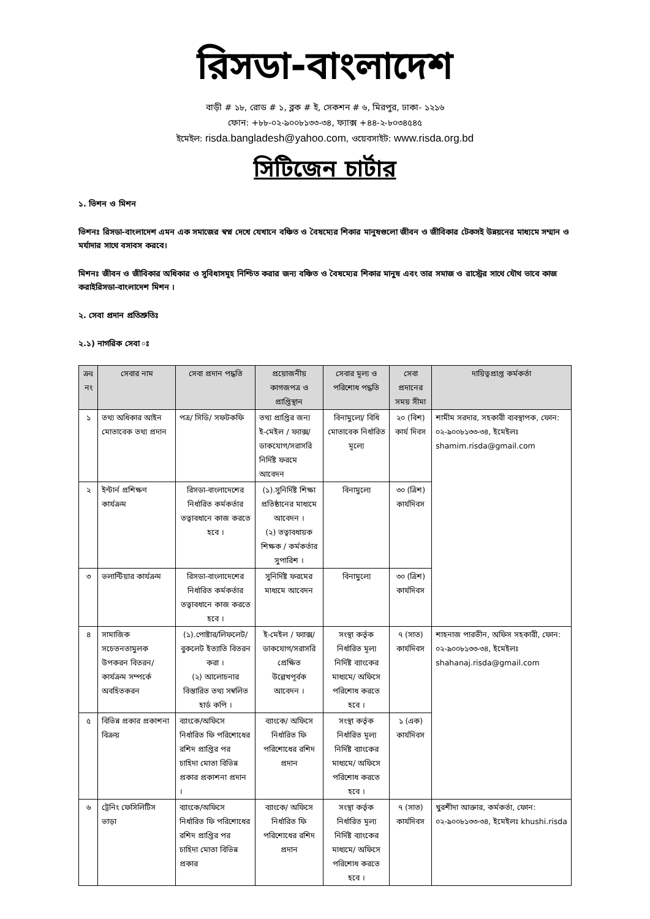রিসডা-বাংলাদেশ
বাড়ী # ১৮, রোড # ১, ব্লক # ই, সেকশন # ৬, মিরপুর, ঢাকা- ১২১৬
ফোন: +৮৮-০২-৯০০৮১৩৩-৩৪, ফ্যাক্স +৪৪-২-৮০৩৪৫৪৫
ইমেইল: risda.bangladesh@yahoo.com, ওয়েবসাইট: www.risda.org.bd
সিটিজেন চার্টার
১. ভিশন ও মিশন
ভিশনঃ রিসডা-বাংলাদেশ এমন এক সমাজের স্বপ্ন দেখে যেখানে বঞ্চিত ও বৈষম্যের শিকার মানুষগুলো জীবন ও জীবিকার টেকসই উন্নয়নের মাধ্যমে সম্মান ও মর্যাদার সাথে বসাবস করবে।
মিশনঃ জীবন ও জীবিকার অধিকার ও সুবিধাসমূহ নিশ্চিত করার জন্য বঞ্চিত ও বৈষম্যের শিকার মানুষ এবং তার সমাজ ও রাস্ট্রের সাথে যৌথ ভাবে কাজ করাইরিসডা-বাংলাদেশ মিশন ।
২. সেবা প্রদান প্রতিশ্রুতিঃ
২.১) নাগরিক সেবা ঃ
| ক্রঃ নং | সেবার নাম | সেবা প্রদান পদ্ধতি | প্রয়োজনীয় কাগজপত্র ও প্রাপ্তিস্থান | সেবার মূল্য ও পরিশোধ পদ্ধতি | সেবা প্রদানের সময় সীমা | দায়িত্বপ্রাপ্ত কর্মকর্তা |
| --- | --- | --- | --- | --- | --- | --- |
| ১ | তথ্য অধিকার আইন মোতাবেক তথ্য প্রদান | পত্র/ সিডি/ সফটকফি | তথ্য প্রাপ্তির জন্য ই-মেইল / ফ্যাক্স/ ডাকযোগ/সরাসরি নির্দিষ্ট ফরমে আবেদন | বিনামুল্যে/ বিধি মোতাবেক নির্ধারিত মূল্যে | ২০ (বিশ) কার্য দিবস | শামীম সরদার, সহকারী ব্যবস্থাপক, ফোন: ০২-৯০০৮১৩৩-৩৪, ইমেইলঃ shamim.risda@gmail.com |
| ২ | ইন্টার্ন প্রশিক্ষণ কার্যক্রম | রিসডা-বাংলাদেশের নির্ধারিত কর্মকর্তার তত্বাবধানে কাজ করতে হবে । | (১).সুনির্দিষ্ট শিক্ষা প্রতিষ্ঠানের মাধ্যমে আবেদন । (২) তত্বাবধায়ক শিক্ষক / কর্মকর্তার সুপারিশ । | বিনামুল্যে | ৩০ (ত্রিশ) কার্যদিবস | |
| ৩ | ভলান্টিয়ার কার্যক্রম | রিসডা-বাংলাদেশের নির্ধারিত কর্মকর্তার তত্বাবধানে কাজ করতে হবে । | সুনির্দিষ্ট ফরমের মাধ্যমে আবেদন | বিনামুল্যে | ৩০ (ত্রিশ) কার্যদিবস | |
| ৪ | সামাজিক সচেতনতামুলক উপকরন বিতরন/ কার্যক্রম সম্পর্কে অবহিতকরন | (১).পোষ্টার/লিফলেট/ বুকলেট ইত্যাতি বিতরন করা । (২) আলোচনার বিস্তারিত তথ্য সম্বলিত হার্ড কপি । | ই-মেইল / ফ্যাক্স/ ডাকযোগ/সরাসরি প্রেক্ষিত উল্লেখপূর্বক আবেদন । | সংস্থা কর্তৃক নির্ধারিত মূল্য নির্দিষ্ট ব্যাংকের মাধ্যমে/ অফিসে পরিশোধ করতে হবে । | ৭ (সাত) কার্যদিবস | শাহনাজ পারভীন, অফিস সহকারী, ফোন: ০২-৯০০৮১৩৩-৩৪, ইমেইলঃ shahanaj.risda@gmail.com |
| ৫ | বিভিন্ন প্রকার প্রকাশনা বিক্রয় | ব্যাংকে/অফিসে নির্ধারিত ফি পরিশোধের রশিদ প্রাপ্তির পর চাহিদা মোতা বিভিন্ন প্রকার প্রকাশনা প্রদান । | ব্যাংকে/ অফিসে নির্ধারিত ফি পরিশোধের রশিদ প্রদান | সংস্থা কর্তৃক নির্ধারিত মূল্য নির্দিষ্ট ব্যাংকের মাধ্যমে/ অফিসে পরিশোধ করতে হবে । | ১ (এক) কার্যদিবস | |
| ৬ | ট্রেনিং ফেসিলিটিস ভাড়া | ব্যাংকে/অফিসে নির্ধারিত ফি পরিশোধের রশিদ প্রাপ্তির পর চাহিদা মোতা বিভিন্ন প্রকার | ব্যাংকে/ অফিসে নির্ধারিত ফি পরিশোধের রশিদ প্রদান | সংস্থা কর্তৃক নির্ধারিত মূল্য নির্দিষ্ট ব্যাংকের মাধ্যমে/ অফিসে পরিশোধ করতে হবে । | ৭ (সাত) কার্যদিবস | খুরশীদা আক্তার, কর্মকর্তা, ফোন: ০২-৯০০৮১৩৩-৩৪, ইমেইলঃ khushi.risda |